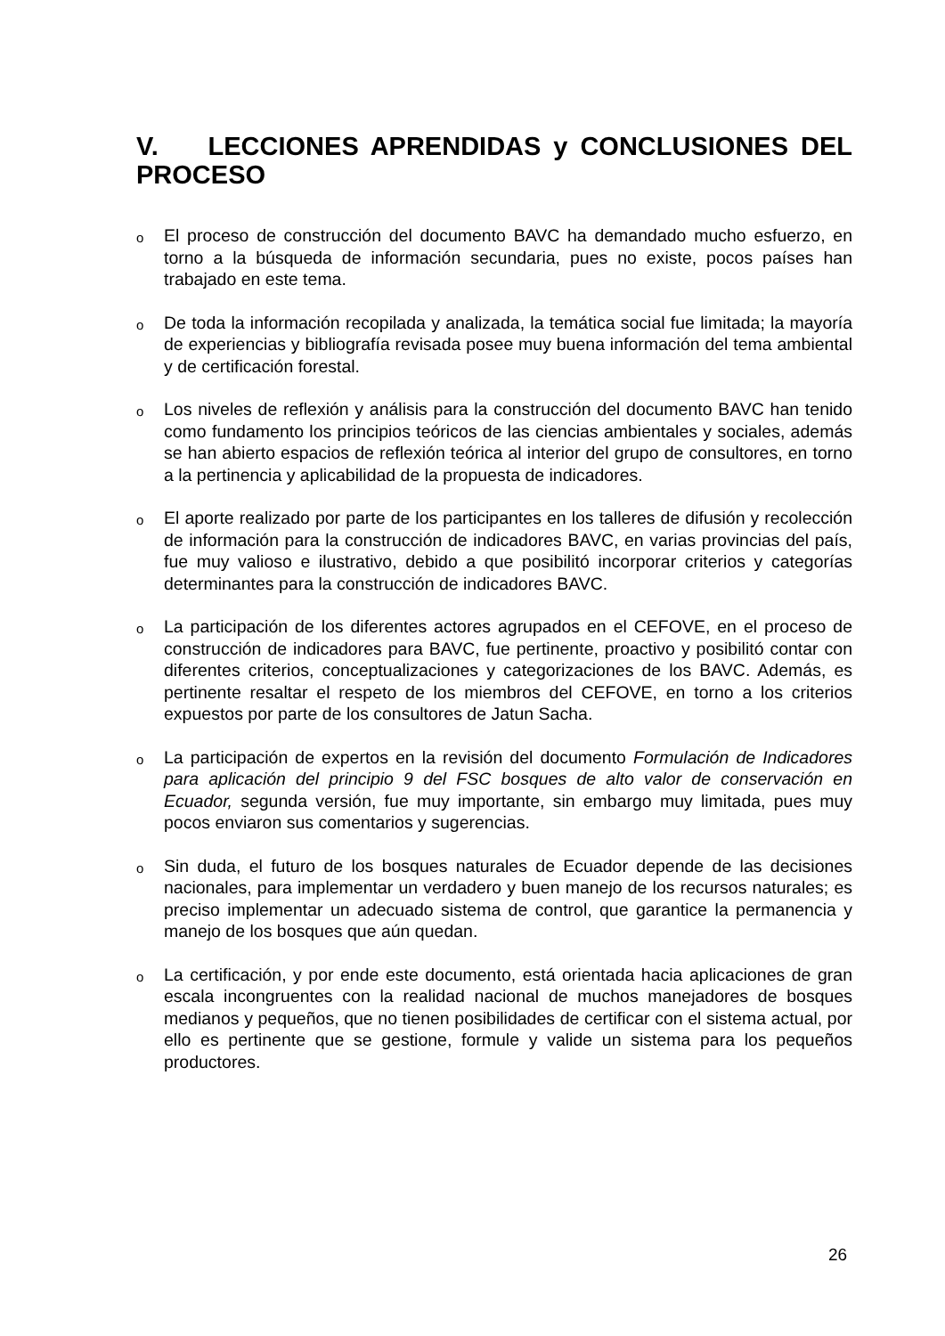V. LECCIONES APRENDIDAS y CONCLUSIONES DEL PROCESO
o
El proceso de construcción del documento BAVC ha demandado mucho esfuerzo, en torno a la búsqueda de información secundaria, pues no existe, pocos países han trabajado en este tema.
o
De toda la información recopilada y analizada, la temática social fue limitada; la mayoría de experiencias y bibliografía revisada posee muy buena información del tema ambiental y de certificación forestal.
o
Los niveles de reflexión y análisis para la construcción del documento BAVC han tenido como fundamento los principios teóricos de las ciencias ambientales y sociales, además se han abierto espacios de reflexión teórica al interior del grupo de consultores, en torno a la pertinencia y aplicabilidad de la propuesta de indicadores.
o
El aporte realizado por parte de los participantes en los talleres de difusión y recolección de información para la construcción de indicadores BAVC, en varias provincias del país, fue muy valioso e ilustrativo, debido a que posibilitó incorporar criterios y categorías determinantes para la construcción de indicadores BAVC.
o
La participación de los diferentes actores agrupados en el CEFOVE, en el proceso de construcción de indicadores para BAVC, fue pertinente, proactivo y posibilitó contar con diferentes criterios, conceptualizaciones y categorizaciones de los BAVC. Además, es pertinente resaltar el respeto de los miembros del CEFOVE, en torno a los criterios expuestos por parte de los consultores de Jatun Sacha.
o
La participación de expertos en la revisión del documento Formulación de Indicadores para aplicación del principio 9 del FSC bosques de alto valor de conservación en Ecuador, segunda versión, fue muy importante, sin embargo muy limitada, pues muy pocos enviaron sus comentarios y sugerencias.
o
Sin duda, el futuro de los bosques naturales de Ecuador depende de las decisiones nacionales, para implementar un verdadero y buen manejo de los recursos naturales; es preciso implementar un adecuado sistema de control, que garantice la permanencia y manejo de los bosques que aún quedan.
o
La certificación, y por ende este documento, está orientada hacia aplicaciones de gran escala incongruentes con la realidad nacional de muchos manejadores de bosques medianos y pequeños, que no tienen posibilidades de certificar con el sistema actual, por ello es pertinente que se gestione, formule y valide un sistema para los pequeños productores.
26